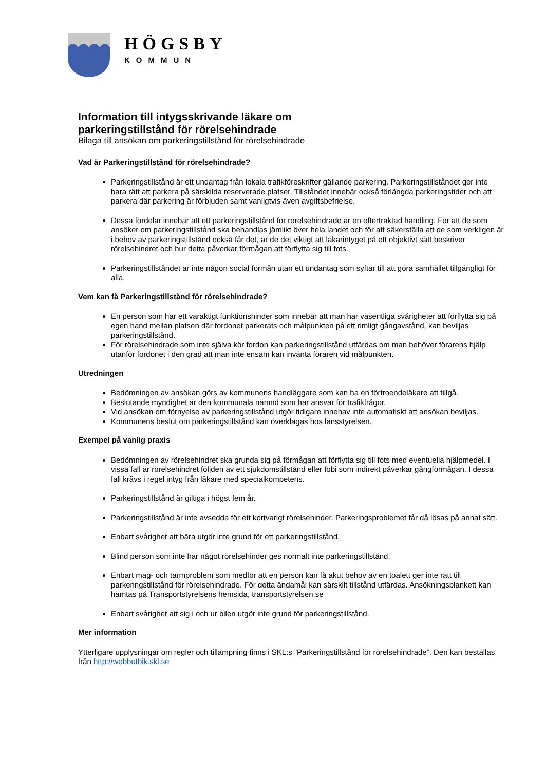HÖGSBY
KOMMUN
Information till intygsskrivande läkare om
parkeringstillstånd för rörelsehindrade
Bilaga till ansökan om parkeringstillstånd för rörelsehindrade
Vad är Parkeringstillstånd för rörelsehindrade?
Parkeringstillstånd är ett undantag från lokala trafikföreskrifter gällande parkering. Parkeringstillståndet ger inte bara rätt att parkera på särskilda reserverade platser. Tillståndet innebär också förlängda parkeringstider och att parkera där parkering är förbjuden samt vanligtvis även avgiftsbefrielse.
Dessa fördelar innebär att ett parkeringstillstånd för rörelsehindrade är en eftertraktad handling. För att de som ansöker om parkeringstillstånd ska behandlas jämlikt över hela landet och för att säkerställa att de som verkligen är i behov av parkeringstillstånd också får det, är de det viktigt att läkarintyget på ett objektivt sätt beskriver rörelsehindret och hur detta påverkar förmågan att förflytta sig till fots.
Parkeringstillståndet är inte någon social förmån utan ett undantag som syftar till att göra samhället tillgängligt för alla.
Vem kan få Parkeringstillstånd för rörelsehindrade?
En person som har ett varaktigt funktionshinder som innebär att man har väsentliga svårigheter att förflytta sig på egen hand mellan platsen där fordonet parkerats och målpunkten på ett rimligt gångavstånd, kan beviljas parkeringstillstånd.
För rörelsehindrade som inte själva kör fordon kan parkeringstillstånd utfärdas om man behöver förarens hjälp utanför fordonet i den grad att man inte ensam kan invänta föraren vid målpunkten.
Utredningen
Bedömningen av ansökan görs av kommunens handläggare som kan ha en förtroendeläkare att tillgå.
Beslutande myndighet är den kommunala nämnd som har ansvar för trafikfrågor.
Vid ansökan om förnyelse av parkeringstillstånd utgör tidigare innehav inte automatiskt att ansökan beviljas.
Kommunens beslut om parkeringstillstånd kan överklagas hos länsstyrelsen.
Exempel på vanlig praxis
Bedömningen av rörelsehindret ska grunda sig på förmågan att förflytta sig till fots med eventuella hjälpmedel. I vissa fall är rörelsehindret följden av ett sjukdomstillstånd eller fobi som indirekt påverkar gångförmågan. I dessa fall krävs i regel intyg från läkare med specialkompetens.
Parkeringstillstånd är giltiga i högst fem år.
Parkeringstillstånd är inte avsedda för ett kortvarigt rörelsehinder. Parkeringsproblemet får då lösas på annat sätt.
Enbart svårighet att bära utgör inte grund för ett parkeringstillstånd.
Blind person som inte har något rörelsehinder ges normalt inte parkeringstillstånd.
Enbart mag- och tarmproblem som medför att en person kan få akut behov av en toalett ger inte rätt till parkeringstillstånd för rörelsehindrade. För detta ändamål kan särskilt tillstånd utfärdas. Ansökningsblankett kan hämtas på Transportstyrelsens hemsida, transportstyrelsen.se
Enbart svårighet att sig i och ur bilen utgör inte grund för parkeringstillstånd.
Mer information
Ytterligare upplysningar om regler och tillämpning finns i SKL:s ”Parkeringstillstånd för rörelsehindrade”. Den kan beställas från http://webbutbik.skl.se